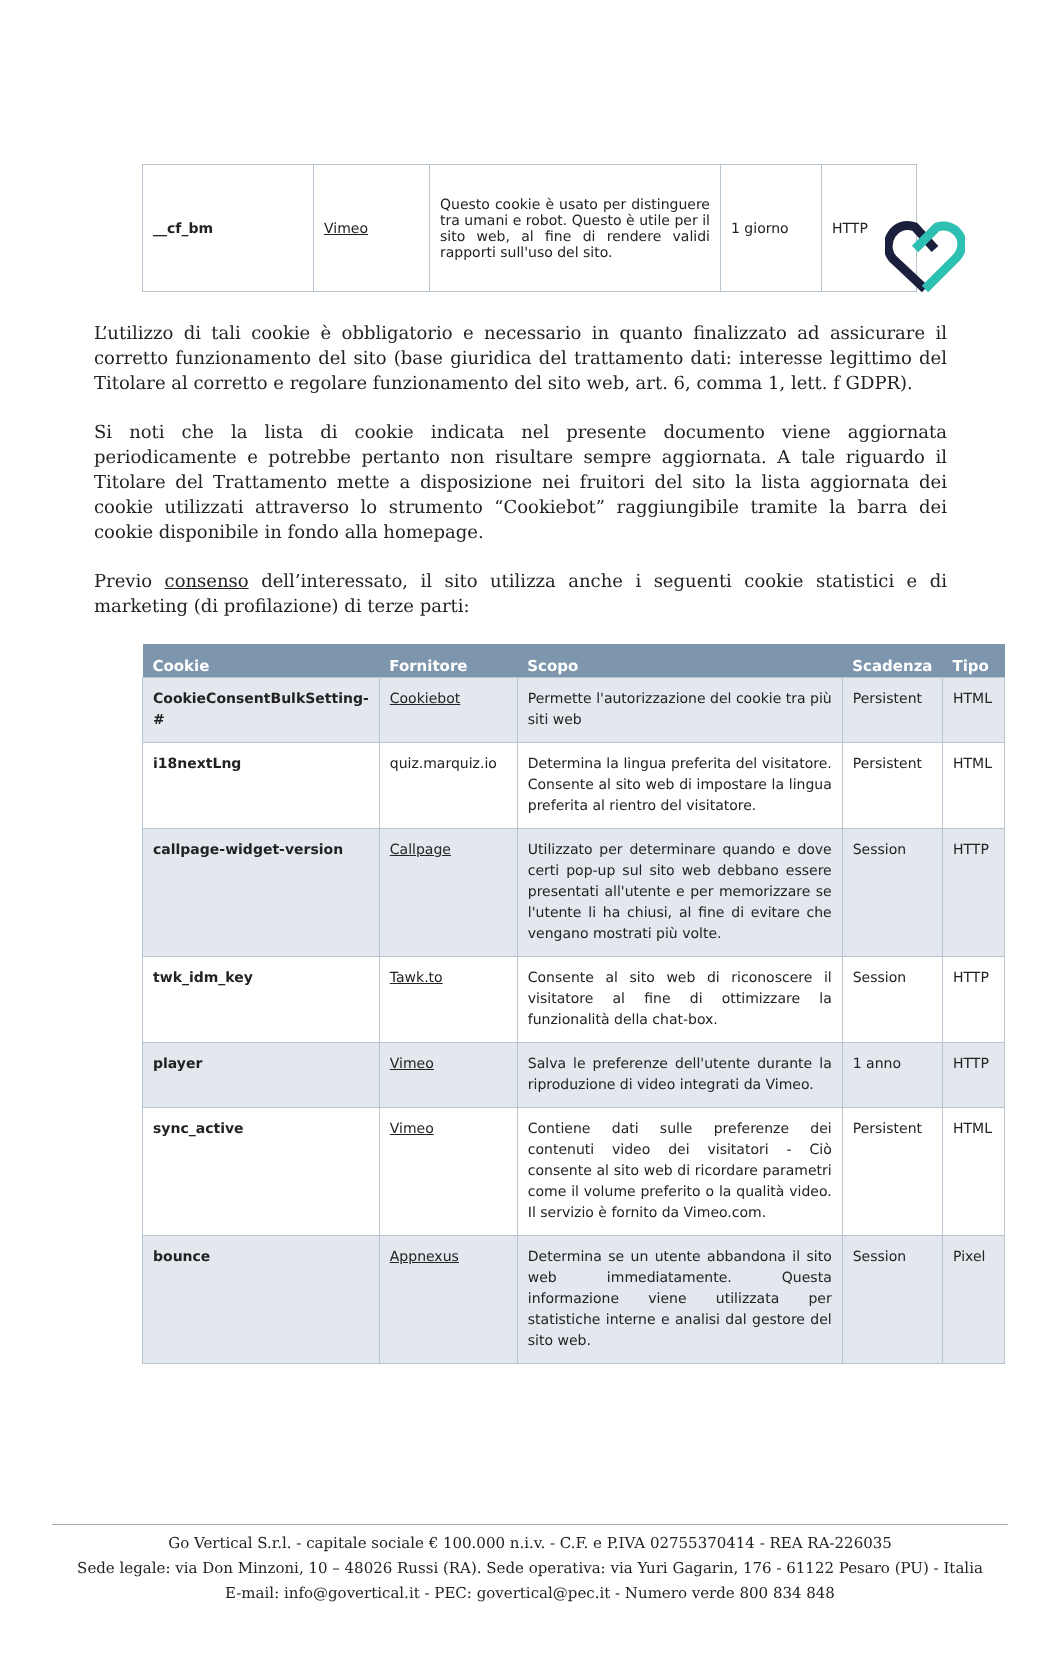| __cf_bm | Vimeo | Questo cookie è usato per distinguere tra umani e robot. Questo è utile per il sito web, al fine di rendere validi rapporti sull'uso del sito. | 1 giorno | HTTP |
L’utilizzo di tali cookie è obbligatorio e necessario in quanto finalizzato ad assicurare il corretto funzionamento del sito (base giuridica del trattamento dati: interesse legittimo del Titolare al corretto e regolare funzionamento del sito web, art. 6, comma 1, lett. f GDPR).
Si noti che la lista di cookie indicata nel presente documento viene aggiornata periodicamente e potrebbe pertanto non risultare sempre aggiornata. A tale riguardo il Titolare del Trattamento mette a disposizione nei fruitori del sito la lista aggiornata dei cookie utilizzati attraverso lo strumento “Cookiebot” raggiungibile tramite la barra dei cookie disponibile in fondo alla homepage.
Previo consenso dell’interessato, il sito utilizza anche i seguenti cookie statistici e di marketing (di profilazione) di terze parti:
| Cookie | Fornitore | Scopo | Scadenza | Tipo |
| --- | --- | --- | --- | --- |
| CookieConsentBulkSetting-# | Cookiebot | Permette l'autorizzazione del cookie tra più siti web | Persistent | HTML |
| i18nextLng | quiz.marquiz.io | Determina la lingua preferita del visitatore. Consente al sito web di impostare la lingua preferita al rientro del visitatore. | Persistent | HTML |
| callpage-widget-version | Callpage | Utilizzato per determinare quando e dove certi pop-up sul sito web debbano essere presentati all'utente e per memorizzare se l'utente li ha chiusi, al fine di evitare che vengano mostrati più volte. | Session | HTTP |
| twk_idm_key | Tawk.to | Consente al sito web di riconoscere il visitatore al fine di ottimizzare la funzionalità della chat-box. | Session | HTTP |
| player | Vimeo | Salva le preferenze dell'utente durante la riproduzione di video integrati da Vimeo. | 1 anno | HTTP |
| sync_active | Vimeo | Contiene dati sulle preferenze dei contenuti video dei visitatori - Ciò consente al sito web di ricordare parametri come il volume preferito o la qualità video. Il servizio è fornito da Vimeo.com. | Persistent | HTML |
| bounce | Appnexus | Determina se un utente abbandona il sito web immediatamente. Questa informazione viene utilizzata per statistiche interne e analisi dal gestore del sito web. | Session | Pixel |
Go Vertical S.r.l. - capitale sociale € 100.000 n.i.v. - C.F. e P.IVA 02755370414 - REA RA-226035
Sede legale: via Don Minzoni, 10 – 48026 Russi (RA). Sede operativa: via Yuri Gagarin, 176 - 61122 Pesaro (PU) - Italia
E-mail: info@govertical.it - PEC: govertical@pec.it - Numero verde 800 834 848